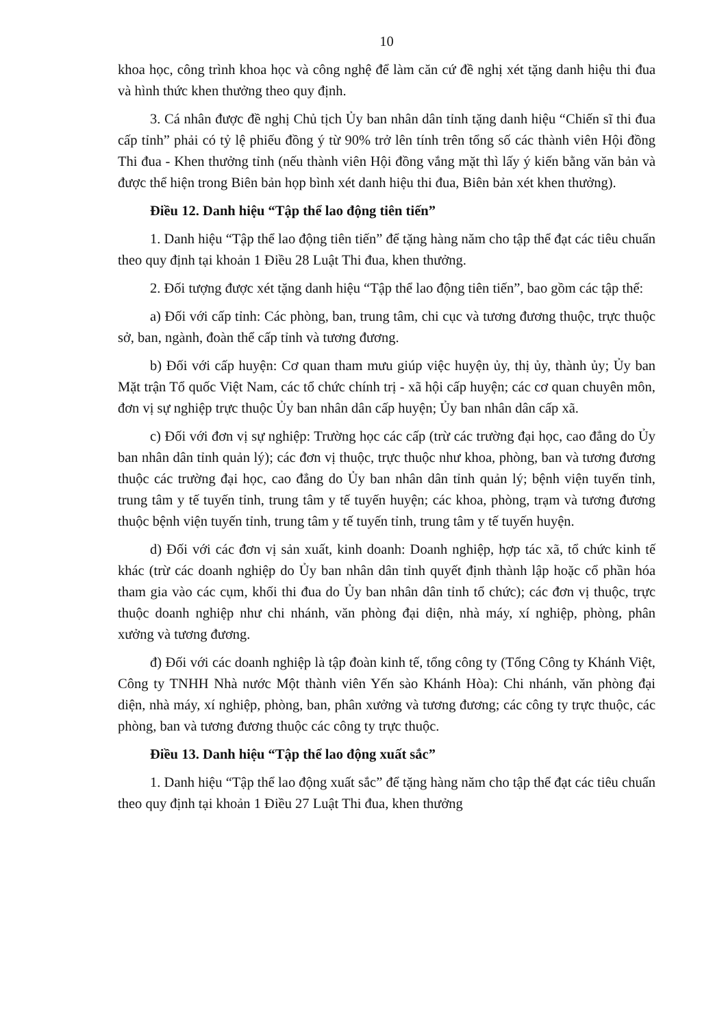10
khoa học, công trình khoa học và công nghệ để làm căn cứ đề nghị xét tặng danh hiệu thi đua và hình thức khen thưởng theo quy định.
3. Cá nhân được đề nghị Chủ tịch Ủy ban nhân dân tỉnh tặng danh hiệu “Chiến sĩ thi đua cấp tỉnh” phải có tỷ lệ phiếu đồng ý từ 90% trở lên tính trên tổng số các thành viên Hội đồng Thi đua - Khen thưởng tỉnh (nếu thành viên Hội đồng vắng mặt thì lấy ý kiến bằng văn bản và được thể hiện trong Biên bản họp bình xét danh hiệu thi đua, Biên bản xét khen thưởng).
Điều 12. Danh hiệu “Tập thể lao động tiên tiến”
1. Danh hiệu “Tập thể lao động tiên tiến” để tặng hàng năm cho tập thể đạt các tiêu chuẩn theo quy định tại khoản 1 Điều 28 Luật Thi đua, khen thưởng.
2. Đối tượng được xét tặng danh hiệu “Tập thể lao động tiên tiến”, bao gồm các tập thể:
a) Đối với cấp tỉnh: Các phòng, ban, trung tâm, chi cục và tương đương thuộc, trực thuộc sở, ban, ngành, đoàn thể cấp tỉnh và tương đương.
b) Đối với cấp huyện: Cơ quan tham mưu giúp việc huyện ủy, thị ủy, thành ủy; Ủy ban Mặt trận Tổ quốc Việt Nam, các tổ chức chính trị - xã hội cấp huyện; các cơ quan chuyên môn, đơn vị sự nghiệp trực thuộc Ủy ban nhân dân cấp huyện; Ủy ban nhân dân cấp xã.
c) Đối với đơn vị sự nghiệp: Trường học các cấp (trừ các trường đại học, cao đẳng do Ủy ban nhân dân tỉnh quản lý); các đơn vị thuộc, trực thuộc như khoa, phòng, ban và tương đương thuộc các trường đại học, cao đẳng do Ủy ban nhân dân tỉnh quản lý; bệnh viện tuyến tỉnh, trung tâm y tế tuyến tỉnh, trung tâm y tế tuyến huyện; các khoa, phòng, trạm và tương đương thuộc bệnh viện tuyến tỉnh, trung tâm y tế tuyến tỉnh, trung tâm y tế tuyến huyện.
d) Đối với các đơn vị sản xuất, kinh doanh: Doanh nghiệp, hợp tác xã, tổ chức kinh tế khác (trừ các doanh nghiệp do Ủy ban nhân dân tỉnh quyết định thành lập hoặc cổ phần hóa tham gia vào các cụm, khối thi đua do Ủy ban nhân dân tỉnh tổ chức); các đơn vị thuộc, trực thuộc doanh nghiệp như chi nhánh, văn phòng đại diện, nhà máy, xí nghiệp, phòng, phân xưởng và tương đương.
đ) Đối với các doanh nghiệp là tập đoàn kinh tế, tổng công ty (Tổng Công ty Khánh Việt, Công ty TNHH Nhà nước Một thành viên Yến sào Khánh Hòa): Chi nhánh, văn phòng đại diện, nhà máy, xí nghiệp, phòng, ban, phân xưởng và tương đương; các công ty trực thuộc, các phòng, ban và tương đương thuộc các công ty trực thuộc.
Điều 13. Danh hiệu “Tập thể lao động xuất sắc”
1. Danh hiệu “Tập thể lao động xuất sắc” để tặng hàng năm cho tập thể đạt các tiêu chuẩn theo quy định tại khoản 1 Điều 27 Luật Thi đua, khen thưởng